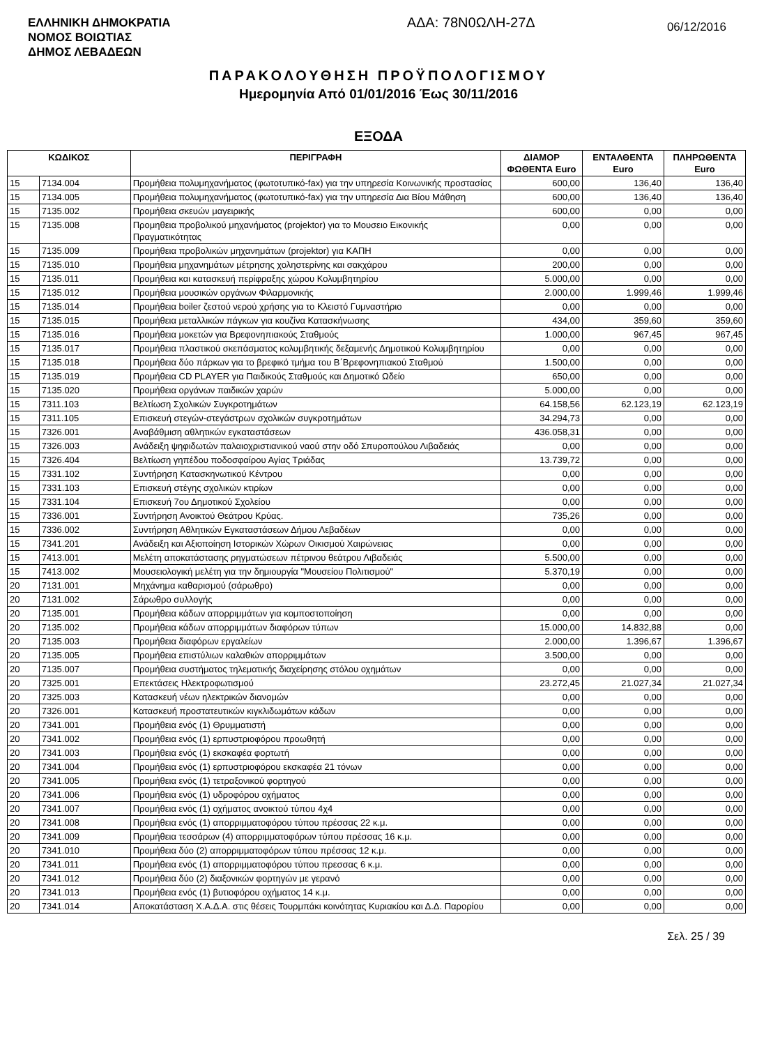ΕΛΛΗΝΙΚΗ ΔΗΜΟΚΡΑΤΙΑ
ΝΟΜΟΣ ΒΟΙΩΤΙΑΣ
ΔΗΜΟΣ ΛΕΒΑΔΕΩΝ
ΑΔΑ: 78Ν0ΩΛΗ-27Δ
06/12/2016
ΠΑΡΑΚΟΛΟΥΘΗΣΗ ΠΡΟΫΠΟΛΟΓΙΣΜΟΥ
Ημερομηνία Από 01/01/2016 Έως 30/11/2016
ΕΞΟΔΑ
| ΚΩΔΙΚΟΣ | | ΠΕΡΙΓΡΑΦΗ | ΔΙΑΜΟΡ ΦΩΘΕΝΤΑ Euro | ΕΝΤΑΛΘΕΝΤΑ Euro | ΠΛΗΡΩΘΕΝΤΑ Euro |
| --- | --- | --- | --- | --- | --- |
| 15 | 7134.004 | Προμήθεια πολυμηχανήματος (φωτοτυπικό-fax) για την υπηρεσία Κοινωνικής προστασίας | 600,00 | 136,40 | 136,40 |
| 15 | 7134.005 | Προμήθεια πολυμηχανήματος (φωτοτυπικό-fax) για την υπηρεσία Δια Βίου Μάθηση | 600,00 | 136,40 | 136,40 |
| 15 | 7135.002 | Προμήθεια σκευών μαγειρικής | 600,00 | 0,00 | 0,00 |
| 15 | 7135.008 | Προμηθεια προβολικού μηχανήματος (projektor) για το Μουσειο Εικονικής Πραγματικότητας | 0,00 | 0,00 | 0,00 |
| 15 | 7135.009 | Προμήθεια προβολικών μηχανημάτων (projektor) για ΚΑΠΗ | 0,00 | 0,00 | 0,00 |
| 15 | 7135.010 | Προμήθεια μηχανημάτων μέτρησης χοληστερίνης και σακχάρου | 200,00 | 0,00 | 0,00 |
| 15 | 7135.011 | Προμήθεια και κατασκευή περίφραξης χώρου Κολυμβητηρίου | 5.000,00 | 0,00 | 0,00 |
| 15 | 7135.012 | Προμήθεια μουσικών οργάνων Φιλαρμονικής | 2.000,00 | 1.999,46 | 1.999,46 |
| 15 | 7135.014 | Προμήθεια boiler ζεστού νερού χρήσης για το Κλειστό Γυμναστήριο | 0,00 | 0,00 | 0,00 |
| 15 | 7135.015 | Προμήθεια μεταλλικών πάγκων για κουζίνα Κατασκήνωσης | 434,00 | 359,60 | 359,60 |
| 15 | 7135.016 | Προμήθεια μοκετών για Βρεφονηπιακούς Σταθμούς | 1.000,00 | 967,45 | 967,45 |
| 15 | 7135.017 | Προμήθεια πλαστικού σκεπάσματος κολυμβητικής δεξαμενής Δημοτικού Κολυμβητηρίου | 0,00 | 0,00 | 0,00 |
| 15 | 7135.018 | Προμήθεια δύο πάρκων για το βρεφικό τμήμα του Β΄Βρεφονηπιακού Σταθμού | 1.500,00 | 0,00 | 0,00 |
| 15 | 7135.019 | Προμήθεια CD PLAYER για Παιδικούς Σταθμούς και Δημοτικό Ωδείο | 650,00 | 0,00 | 0,00 |
| 15 | 7135.020 | Προμήθεια οργάνων παιδικών χαρών | 5.000,00 | 0,00 | 0,00 |
| 15 | 7311.103 | Βελτίωση Σχολικών Συγκροτημάτων | 64.158,56 | 62.123,19 | 62.123,19 |
| 15 | 7311.105 | Επισκευή στεγών-στεγάστρων σχολικών συγκροτημάτων | 34.294,73 | 0,00 | 0,00 |
| 15 | 7326.001 | Αναβάθμιση αθλητικών εγκαταστάσεων | 436.058,31 | 0,00 | 0,00 |
| 15 | 7326.003 | Ανάδειξη ψηφιδωτών παλαιοχριστιανικού ναού στην οδό Σπυροπούλου Λιβαδειάς | 0,00 | 0,00 | 0,00 |
| 15 | 7326.404 | Βελτίωση γηπέδου ποδοσφαίρου Αγίας Τριάδας | 13.739,72 | 0,00 | 0,00 |
| 15 | 7331.102 | Συντήρηση Κατασκηνωτικού Κέντρου | 0,00 | 0,00 | 0,00 |
| 15 | 7331.103 | Επισκευή στέγης σχολικών κτιρίων | 0,00 | 0,00 | 0,00 |
| 15 | 7331.104 | Επισκευή 7ου Δημοτικού Σχολείου | 0,00 | 0,00 | 0,00 |
| 15 | 7336.001 | Συντήρηση Ανοικτού Θεάτρου Κρύας. | 735,26 | 0,00 | 0,00 |
| 15 | 7336.002 | Συντήρηση Αθλητικών Εγκαταστάσεων Δήμου Λεβαδέων | 0,00 | 0,00 | 0,00 |
| 15 | 7341.201 | Ανάδειξη και Αξιοποίηση Ιστορικών Χώρων Οικισμού Χαιρώνειας | 0,00 | 0,00 | 0,00 |
| 15 | 7413.001 | Μελέτη αποκατάστασης ρηγματώσεων πέτρινου θεάτρου Λιβαδειάς | 5.500,00 | 0,00 | 0,00 |
| 15 | 7413.002 | Μουσειολογική μελέτη για την δημιουργία "Μουσείου Πολιτισμού" | 5.370,19 | 0,00 | 0,00 |
| 20 | 7131.001 | Μηχάνημα καθαρισμού (σάρωθρο) | 0,00 | 0,00 | 0,00 |
| 20 | 7131.002 | Σάρωθρο συλλογής | 0,00 | 0,00 | 0,00 |
| 20 | 7135.001 | Προμήθεια κάδων απορριμμάτων για κομποστοποίηση | 0,00 | 0,00 | 0,00 |
| 20 | 7135.002 | Προμήθεια κάδων απορριμμάτων διαφόρων τύπων | 15.000,00 | 14.832,88 | 0,00 |
| 20 | 7135.003 | Προμήθεια διαφόρων εργαλείων | 2.000,00 | 1.396,67 | 1.396,67 |
| 20 | 7135.005 | Προμήθεια επιστύλιων καλαθιών απορριμμάτων | 3.500,00 | 0,00 | 0,00 |
| 20 | 7135.007 | Προμήθεια συστήματος τηλεματικής διαχείρησης στόλου οχημάτων | 0,00 | 0,00 | 0,00 |
| 20 | 7325.001 | Επεκτάσεις Ηλεκτροφωτισμού | 23.272,45 | 21.027,34 | 21.027,34 |
| 20 | 7325.003 | Κατασκευή νέων ηλεκτρικών διανομών | 0,00 | 0,00 | 0,00 |
| 20 | 7326.001 | Κατασκευή προστατευτικών κιγκλιδωμάτων κάδων | 0,00 | 0,00 | 0,00 |
| 20 | 7341.001 | Προμήθεια ενός (1) Θρυμματιστή | 0,00 | 0,00 | 0,00 |
| 20 | 7341.002 | Προμήθεια ενός (1) ερπυστριοφόρου προωθητή | 0,00 | 0,00 | 0,00 |
| 20 | 7341.003 | Προμήθεια ενός (1) εκσκαφέα φορτωτή | 0,00 | 0,00 | 0,00 |
| 20 | 7341.004 | Προμήθεια ενός (1) ερπυστριοφόρου εκσκαφέα 21 τόνων | 0,00 | 0,00 | 0,00 |
| 20 | 7341.005 | Προμήθεια ενός (1) τετραξονικού φορτηγού | 0,00 | 0,00 | 0,00 |
| 20 | 7341.006 | Προμήθεια ενός (1) υδροφόρου οχήματος | 0,00 | 0,00 | 0,00 |
| 20 | 7341.007 | Προμήθεια ενός (1) οχήματος ανοικτού τύπου 4χ4 | 0,00 | 0,00 | 0,00 |
| 20 | 7341.008 | Προμήθεια ενός (1) απορριμματοφόρου τύπου πρέσσας 22 κ.μ. | 0,00 | 0,00 | 0,00 |
| 20 | 7341.009 | Προμήθεια τεσσάρων (4) απορριμματοφόρων τύπου πρέσσας 16 κ.μ. | 0,00 | 0,00 | 0,00 |
| 20 | 7341.010 | Προμήθεια δύο (2) απορριμματοφόρων τύπου πρέσσας 12 κ.μ. | 0,00 | 0,00 | 0,00 |
| 20 | 7341.011 | Προμήθεια ενός (1) απορριμματοφόρου τύπου πρεσσας 6 κ.μ. | 0,00 | 0,00 | 0,00 |
| 20 | 7341.012 | Προμήθεια δύο (2) διαξονικών φορτηγών με γερανό | 0,00 | 0,00 | 0,00 |
| 20 | 7341.013 | Προμήθεια ενός (1) βυτιοφόρου οχήματος 14 κ.μ. | 0,00 | 0,00 | 0,00 |
| 20 | 7341.014 | Αποκατάσταση Χ.Α.Δ.Α. στις θέσεις Τουρμπάκι κοινότητας Κυριακίου και Δ.Δ. Παρορίου | 0,00 | 0,00 | 0,00 |
Σελ. 25 / 39